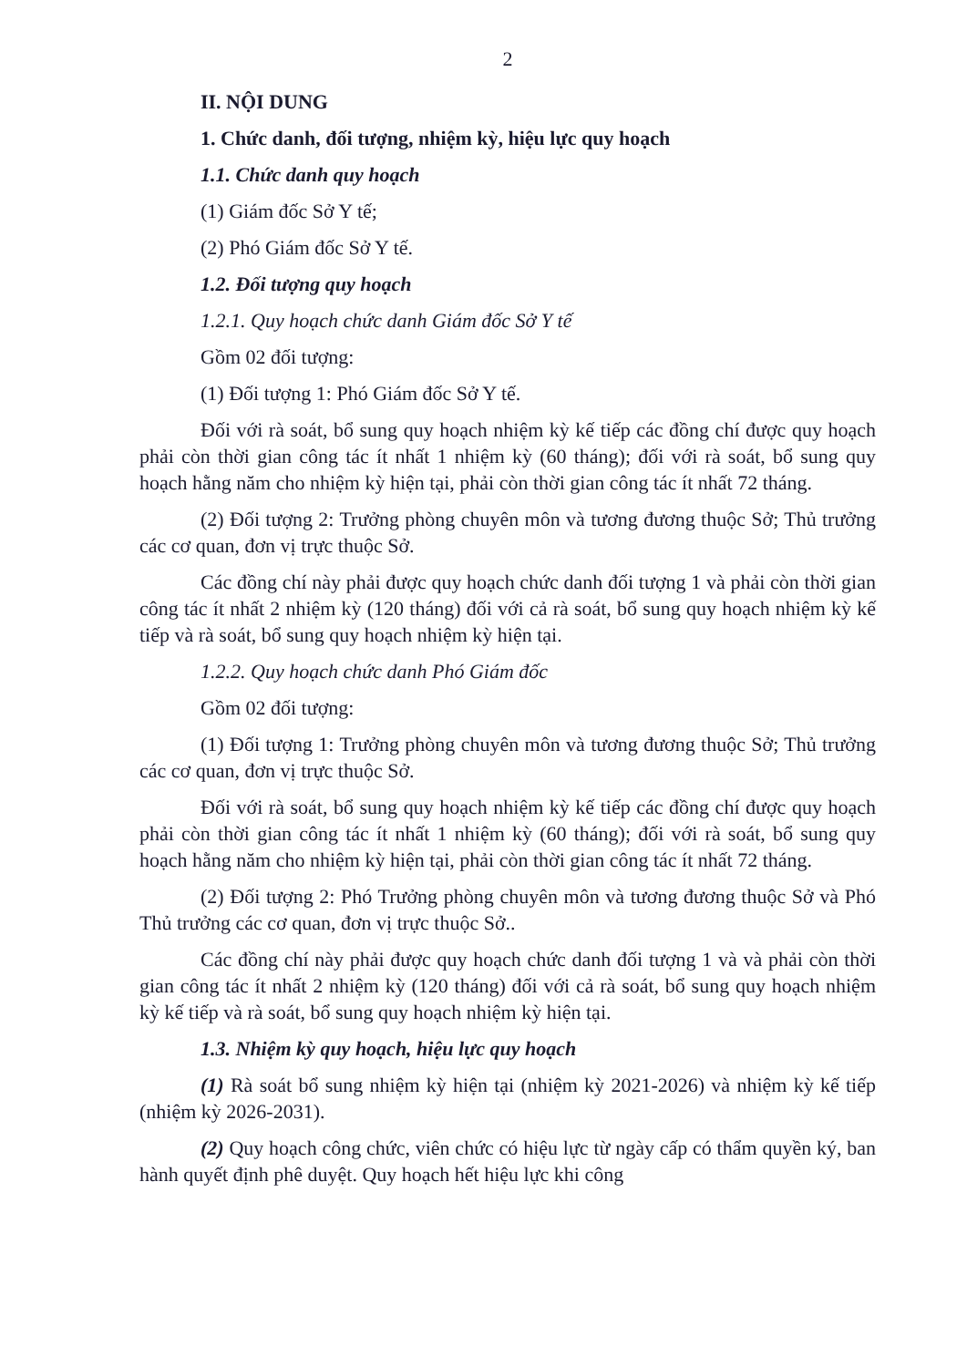2
II. NỘI DUNG
1. Chức danh, đối tượng, nhiệm kỳ, hiệu lực quy hoạch
1.1. Chức danh quy hoạch
(1) Giám đốc Sở Y tế;
(2) Phó Giám đốc Sở Y tế.
1.2. Đối tượng quy hoạch
1.2.1. Quy hoạch chức danh Giám đốc Sở Y tế
Gồm 02 đối tượng:
(1) Đối tượng 1: Phó Giám đốc Sở Y tế.
Đối với rà soát, bổ sung quy hoạch nhiệm kỳ kế tiếp các đồng chí được quy hoạch phải còn thời gian công tác ít nhất 1 nhiệm kỳ (60 tháng); đối với rà soát, bổ sung quy hoạch hằng năm cho nhiệm kỳ hiện tại, phải còn thời gian công tác ít nhất 72 tháng.
(2) Đối tượng 2: Trưởng phòng chuyên môn và tương đương thuộc Sở; Thủ trưởng các cơ quan, đơn vị trực thuộc Sở.
Các đồng chí này phải được quy hoạch chức danh đối tượng 1 và phải còn thời gian công tác ít nhất 2 nhiệm kỳ (120 tháng) đối với cả rà soát, bổ sung quy hoạch nhiệm kỳ kế tiếp và rà soát, bổ sung quy hoạch nhiệm kỳ hiện tại.
1.2.2. Quy hoạch chức danh Phó Giám đốc
Gồm 02 đối tượng:
(1) Đối tượng 1: Trưởng phòng chuyên môn và tương đương thuộc Sở; Thủ trưởng các cơ quan, đơn vị trực thuộc Sở.
Đối với rà soát, bổ sung quy hoạch nhiệm kỳ kế tiếp các đồng chí được quy hoạch phải còn thời gian công tác ít nhất 1 nhiệm kỳ (60 tháng); đối với rà soát, bổ sung quy hoạch hằng năm cho nhiệm kỳ hiện tại, phải còn thời gian công tác ít nhất 72 tháng.
(2) Đối tượng 2: Phó Trưởng phòng chuyên môn và tương đương thuộc Sở và Phó Thủ trưởng các cơ quan, đơn vị trực thuộc Sở..
Các đồng chí này phải được quy hoạch chức danh đối tượng 1 và và phải còn thời gian công tác ít nhất 2 nhiệm kỳ (120 tháng) đối với cả rà soát, bổ sung quy hoạch nhiệm kỳ kế tiếp và rà soát, bổ sung quy hoạch nhiệm kỳ hiện tại.
1.3. Nhiệm kỳ quy hoạch, hiệu lực quy hoạch
(1) Rà soát bổ sung nhiệm kỳ hiện tại (nhiệm kỳ 2021-2026) và nhiệm kỳ kế tiếp (nhiệm kỳ 2026-2031).
(2) Quy hoạch công chức, viên chức có hiệu lực từ ngày cấp có thẩm quyền ký, ban hành quyết định phê duyệt. Quy hoạch hết hiệu lực khi công